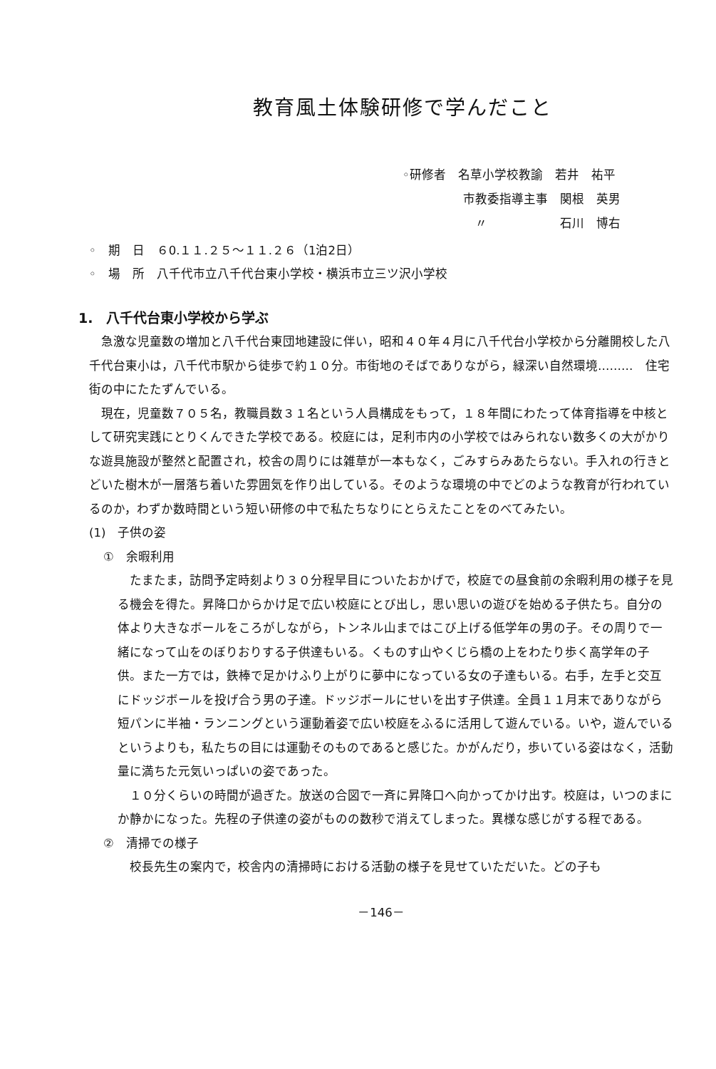教育風土体験研修で学んだこと
◦研修者　名草小学校教諭　若井　祐平
　　　　　市教委指導主事　関根　英男
　　　　　　〃　　　　　　石川　博右
◦　期　日　６0.１１.２５～１１.２６（1泊2日） ◦　場　所　八千代市立八千代台東小学校・横浜市立三ツ沢小学校
1.　八千代台東小学校から学ぶ
急激な児童数の増加と八千代台東団地建設に伴い，昭和４０年４月に八千代台小学校から分離開校した八千代台東小は，八千代市駅から徒歩で約１０分。市街地のそばでありながら，緑深い自然環境………　住宅街の中にたたずんでいる。
現在，児童数７０５名，教職員数３１名という人員構成をもって，１８年間にわたって体育指導を中核として研究実践にとりくんできた学校である。校庭には，足利市内の小学校ではみられない数多くの大がかりな遊具施設が整然と配置され，校舎の周りには雑草が一本もなく，ごみすらみあたらない。手入れの行きとどいた樹木が一層落ち着いた雰囲気を作り出している。そのような環境の中でどのような教育が行われているのか，わずか数時間という短い研修の中で私たちなりにとらえたことをのべてみたい。
(1)　子供の姿
①　余暇利用
たまたま，訪問予定時刻より３０分程早目についたおかげで，校庭での昼食前の余暇利用の様子を見る機会を得た。昇降口からかけ足で広い校庭にとび出し，思い思いの遊びを始める子供たち。自分の体より大きなボールをころがしながら，トンネル山まではこび上げる低学年の男の子。その周りで一緒になって山をのぼりおりする子供達もいる。くものす山やくじら橋の上をわたり歩く高学年の子供。また一方では，鉄棒で足かけふり上がりに夢中になっている女の子達もいる。右手，左手と交互にドッジボールを投げ合う男の子達。ドッジボールにせいを出す子供達。全員１１月末でありながら短パンに半袖・ランニングという運動着姿で広い校庭をふるに活用して遊んでいる。いや，遊んでいるというよりも，私たちの目には運動そのものであると感じた。かがんだり，歩いている姿はなく，活動量に満ちた元気いっぱいの姿であった。
１０分くらいの時間が過ぎた。放送の合図で一斉に昇降口へ向かってかけ出す。校庭は，いつのまにか静かになった。先程の子供達の姿がものの数秒で消えてしまった。異様な感じがする程である。
②　清掃での様子
校長先生の案内で，校舎内の清掃時における活動の様子を見せていただいた。どの子も
－146－